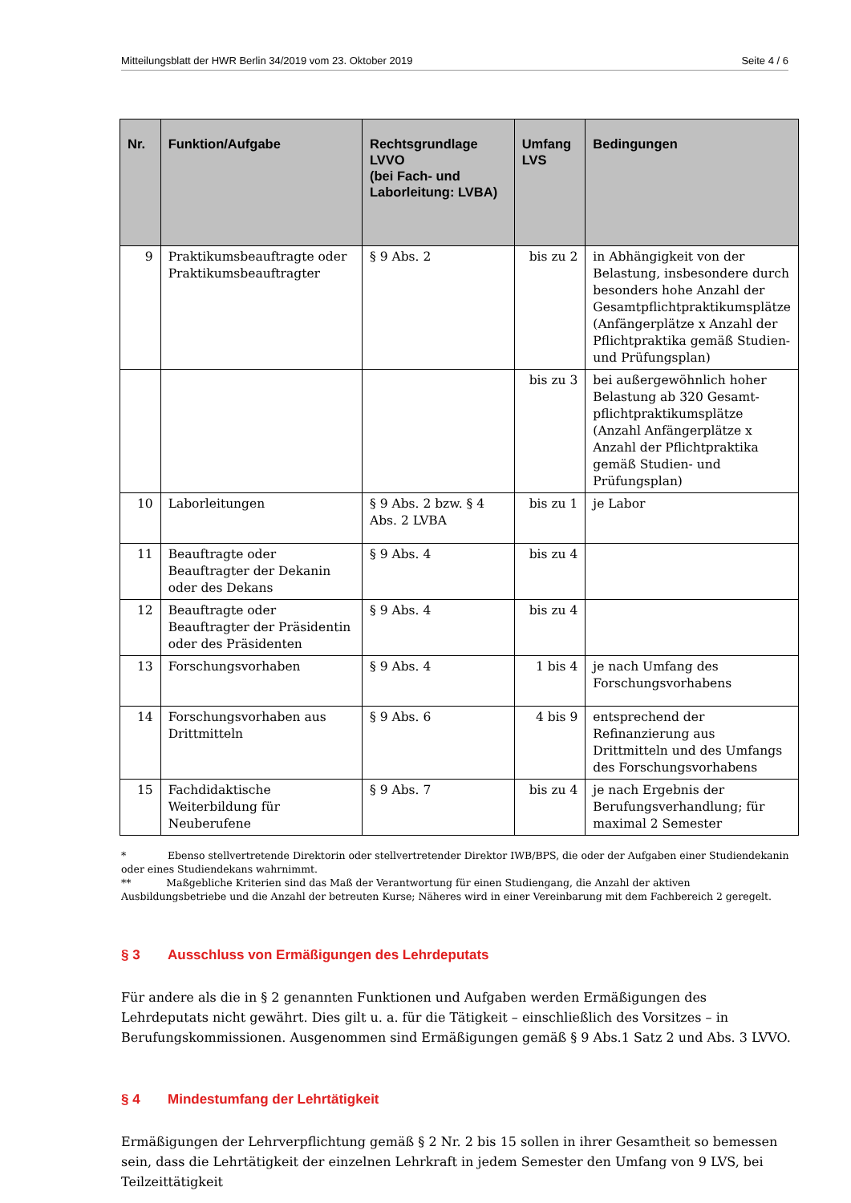Mitteilungsblatt der HWR Berlin 34/2019 vom 23. Oktober 2019 Seite 4 / 6
| Nr. | Funktion/Aufgabe | Rechtsgrundlage LVVO (bei Fach- und Laborleitung: LVBA) | Umfang LVS | Bedingungen |
| --- | --- | --- | --- | --- |
| 9 | Praktikumsbeauftragte oder Praktikumsbeauftragter | § 9 Abs. 2 | bis zu 2 | in Abhängigkeit von der Belastung, insbesondere durch besonders hohe Anzahl der Gesamtpflichtpraktikumsplätze (Anfängerplätze x Anzahl der Pflichtpraktika gemäß Studien- und Prüfungsplan) |
| | | | bis zu 3 | bei außergewöhnlich hoher Belastung ab 320 Gesamt-pflichtpraktikumsplätze (Anzahl Anfängerplätze x Anzahl der Pflichtpraktika gemäß Studien- und Prüfungsplan) |
| 10 | Laborleitungen | § 9 Abs. 2 bzw. § 4 Abs. 2 LVBA | bis zu 1 | je Labor |
| 11 | Beauftragte oder Beauftragter der Dekanin oder des Dekans | § 9 Abs. 4 | bis zu 4 | |
| 12 | Beauftragte oder Beauftragter der Präsidentin oder des Präsidenten | § 9 Abs. 4 | bis zu 4 | |
| 13 | Forschungsvorhaben | § 9 Abs. 4 | 1 bis 4 | je nach Umfang des Forschungsvorhabens |
| 14 | Forschungsvorhaben aus Drittmitteln | § 9 Abs. 6 | 4 bis 9 | entsprechend der Refinanzierung aus Drittmitteln und des Umfangs des Forschungsvorhabens |
| 15 | Fachdidaktische Weiterbildung für Neuberufene | § 9 Abs. 7 | bis zu 4 | je nach Ergebnis der Berufungsverhandlung; für maximal 2 Semester |
* Ebenso stellvertretende Direktorin oder stellvertretender Direktor IWB/BPS, die oder der Aufgaben einer Studiendekanin oder eines Studiendekans wahrnimmt.
** Maßgebliche Kriterien sind das Maß der Verantwortung für einen Studiengang, die Anzahl der aktiven Ausbildungsbetriebe und die Anzahl der betreuten Kurse; Näheres wird in einer Vereinbarung mit dem Fachbereich 2 geregelt.
§ 3 Ausschluss von Ermäßigungen des Lehrdeputats
Für andere als die in § 2 genannten Funktionen und Aufgaben werden Ermäßigungen des Lehrdeputats nicht gewährt. Dies gilt u. a. für die Tätigkeit – einschließlich des Vorsitzes – in Berufungskommissionen. Ausgenommen sind Ermäßigungen gemäß § 9 Abs.1 Satz 2 und Abs. 3 LVVO.
§ 4 Mindestumfang der Lehrtätigkeit
Ermäßigungen der Lehrverpflichtung gemäß § 2 Nr. 2 bis 15 sollen in ihrer Gesamtheit so bemessen sein, dass die Lehrtätigkeit der einzelnen Lehrkraft in jedem Semester den Umfang von 9 LVS, bei Teilzeittätigkeit